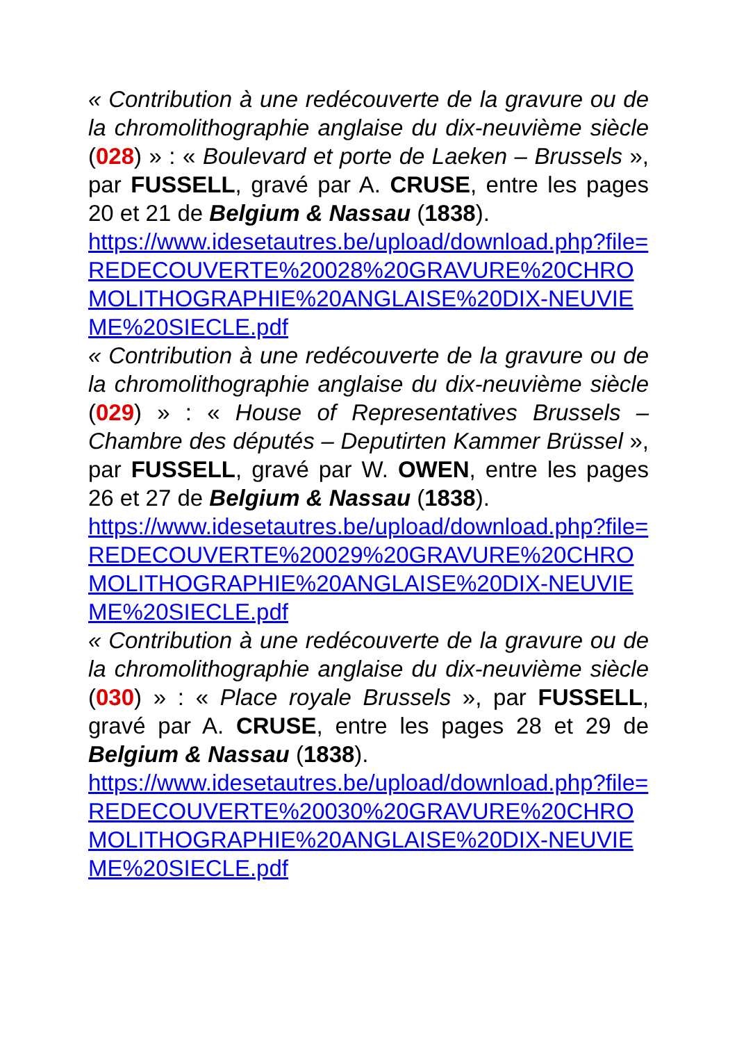« Contribution à une redécouverte de la gravure ou de la chromolithographie anglaise du dix-neuvième siècle (028) » : « Boulevard et porte de Laeken – Brussels », par FUSSELL, gravé par A. CRUSE, entre les pages 20 et 21 de Belgium & Nassau (1838).
https://www.idesetautres.be/upload/download.php?file=REDECOUVERTE%20028%20GRAVURE%20CHROMOLITHOGRAPHIE%20ANGLAISE%20DIX-NEUVIEME%20SIECLE.pdf
« Contribution à une redécouverte de la gravure ou de la chromolithographie anglaise du dix-neuvième siècle (029) » : « House of Representatives Brussels – Chambre des députés – Deputirten Kammer Brüssel », par FUSSELL, gravé par W. OWEN, entre les pages 26 et 27 de Belgium & Nassau (1838).
https://www.idesetautres.be/upload/download.php?file=REDECOUVERTE%20029%20GRAVURE%20CHROMOLITHOGRAPHIE%20ANGLAISE%20DIX-NEUVIEME%20SIECLE.pdf
« Contribution à une redécouverte de la gravure ou de la chromolithographie anglaise du dix-neuvième siècle (030) » : « Place royale Brussels », par FUSSELL, gravé par A. CRUSE, entre les pages 28 et 29 de Belgium & Nassau (1838).
https://www.idesetautres.be/upload/download.php?file=REDECOUVERTE%20030%20GRAVURE%20CHROMOLITHOGRAPHIE%20ANGLAISE%20DIX-NEUVIEME%20SIECLE.pdf